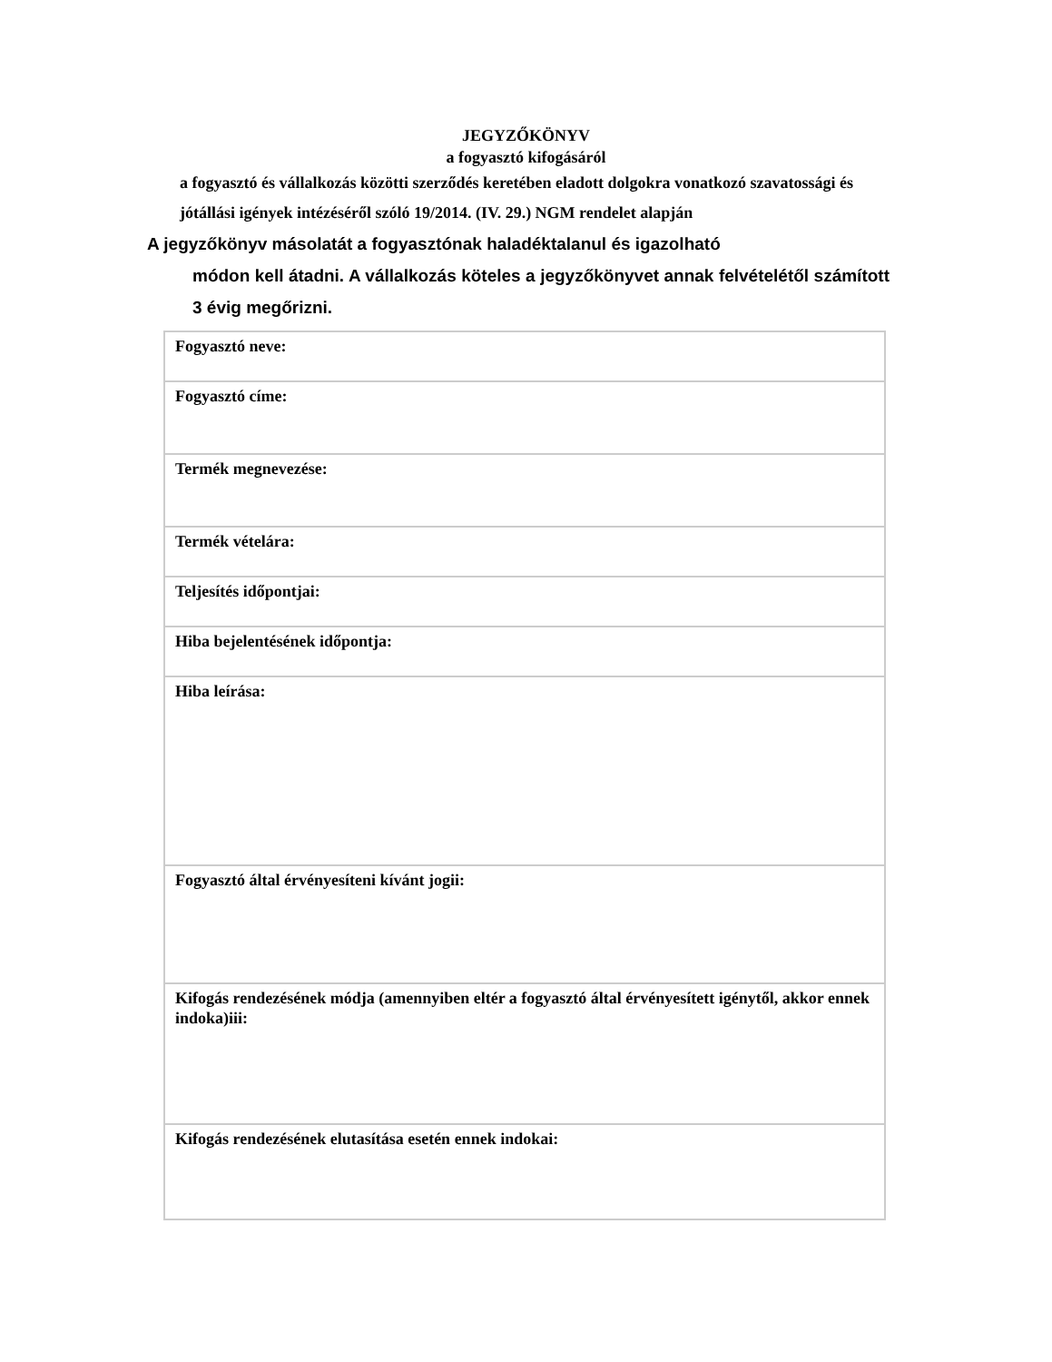JEGYZŐKÖNYV
a fogyasztó kifogásáról
a fogyasztó és vállalkozás közötti szerződés keretében eladott dolgokra vonatkozó szavatossági és jótállási igények intézéséről szóló 19/2014. (IV. 29.) NGM rendelet alapján
A jegyzőkönyv másolatát a fogyasztónak haladéktalanul és igazolható
módon kell átadni. A vállalkozás köteles a jegyzőkönyvet annak felvételétől számított 3 évig megőrizni.
| Fogyasztó neve: |
| Fogyasztó címe: |
| Termék megnevezése: |
| Termék vételára: |
| Teljesítés időpontjai: |
| Hiba bejelentésének időpontja: |
| Hiba leírása: |
| Fogyasztó által érvényesíteni kívánt jogii: |
| Kifogás rendezésének módja (amennyiben eltér a fogyasztó által érvényesített igénytől, akkor ennek indoka)iii: |
| Kifogás rendezésének elutasítása esetén ennek indokai: |